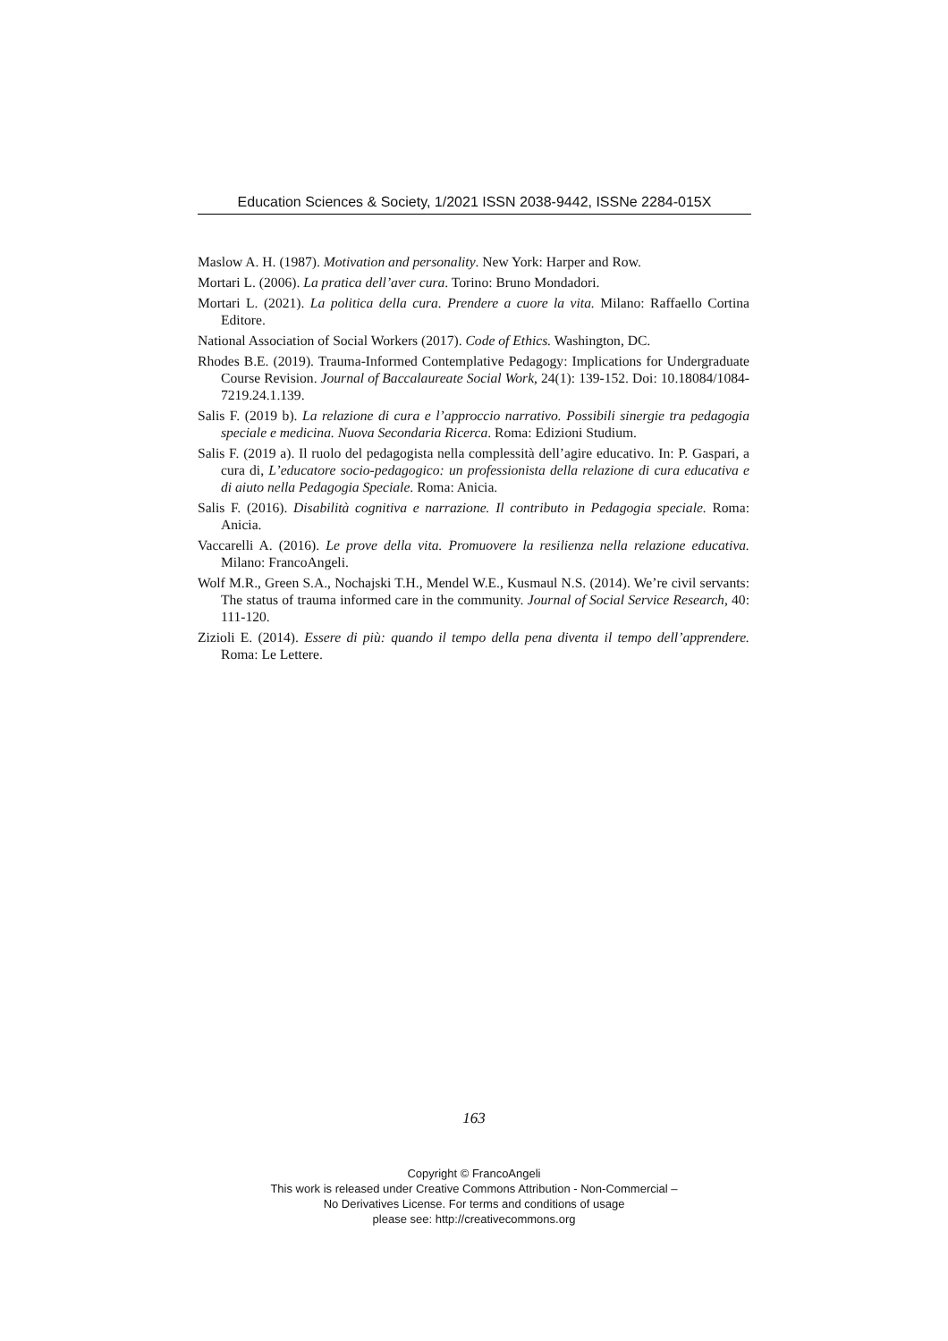Education Sciences & Society, 1/2021 ISSN 2038-9442, ISSNe 2284-015X
Maslow A. H. (1987). Motivation and personality. New York: Harper and Row.
Mortari L. (2006). La pratica dell’aver cura. Torino: Bruno Mondadori.
Mortari L. (2021). La politica della cura. Prendere a cuore la vita. Milano: Raffaello Cortina Editore.
National Association of Social Workers (2017). Code of Ethics. Washington, DC.
Rhodes B.E. (2019). Trauma-Informed Contemplative Pedagogy: Implications for Undergraduate Course Revision. Journal of Baccalaureate Social Work, 24(1): 139-152. Doi: 10.18084/1084-7219.24.1.139.
Salis F. (2019 b). La relazione di cura e l’approccio narrativo. Possibili sinergie tra pedagogia speciale e medicina. Nuova Secondaria Ricerca. Roma: Edizioni Studium.
Salis F. (2019 a). Il ruolo del pedagogista nella complessità dell’agire educativo. In: P. Gaspari, a cura di, L’educatore socio-pedagogico: un professionista della relazione di cura educativa e di aiuto nella Pedagogia Speciale. Roma: Anicia.
Salis F. (2016). Disabilità cognitiva e narrazione. Il contributo in Pedagogia speciale. Roma: Anicia.
Vaccarelli A. (2016). Le prove della vita. Promuovere la resilienza nella relazione educativa. Milano: FrancoAngeli.
Wolf M.R., Green S.A., Nochajski T.H., Mendel W.E., Kusmaul N.S. (2014). We’re civil servants: The status of trauma informed care in the community. Journal of Social Service Research, 40: 111-120.
Zizioli E. (2014). Essere di più: quando il tempo della pena diventa il tempo dell’apprendere. Roma: Le Lettere.
163
Copyright © FrancoAngeli
This work is released under Creative Commons Attribution - Non-Commercial –
No Derivatives License. For terms and conditions of usage
please see: http://creativecommons.org